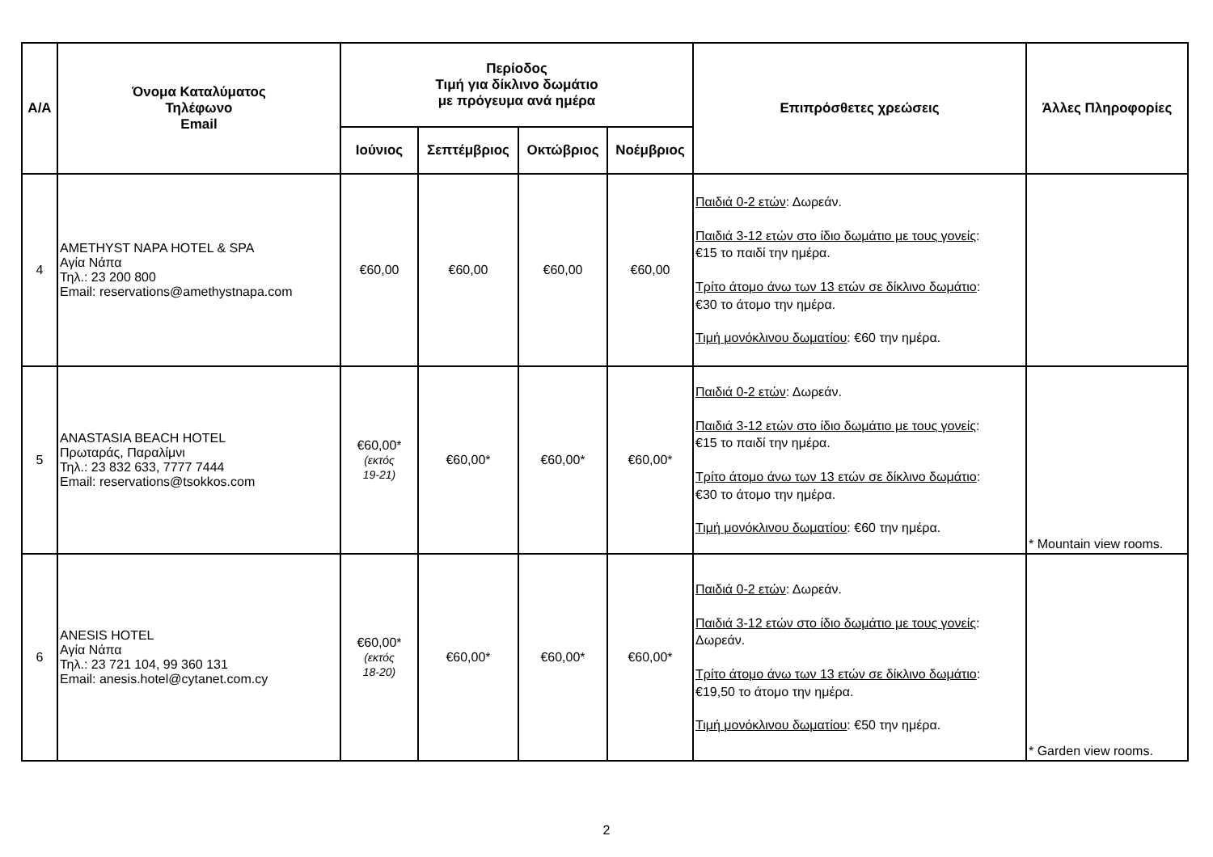| Α/Α | Όνομα Καταλύματος Τηλέφωνο Email | Περίοδος Τιμή για δίκλινο δωμάτιο με πρόγευμα ανά ημέρα | | | | Επιπρόσθετες χρεώσεις | Άλλες Πληροφορίες |
| --- | --- | --- | --- | --- | --- | --- | --- |
| | | Ιούνιος | Σεπτέμβριος | Οκτώβριος | Νοέμβριος | | |
| 4 | AMETHYST NAPA HOTEL & SPA Αγία Νάπα Τηλ.: 23 200 800 Email: reservations@amethystnapa.com | €60,00 | €60,00 | €60,00 | €60,00 | Παιδιά 0-2 ετών : Δωρεάν. Παιδιά 3-12 ετών στο ίδιο δωμάτιο με τους γονείς : €15 το παιδί την ημέρα. Τρίτο άτομο άνω των 13 ετών σε δίκλινο δωμάτιο : €30 το άτομο την ημέρα. Τιμή μονόκλινου δωματίου : €60 την ημέρα. | |
| 5 | ANASTASIA BEACH HOTEL Πρωταράς, Παραλίμνι Τηλ.: 23 832 633, 7777 7444 Email: reservations@tsokkos.com | €60,00* (εκτός 19-21) | €60,00* | €60,00* | €60,00* | Παιδιά 0-2 ετών : Δωρεάν. Παιδιά 3-12 ετών στο ίδιο δωμάτιο με τους γονείς : €15 το παιδί την ημέρα. Τρίτο άτομο άνω των 13 ετών σε δίκλινο δωμάτιο : €30 το άτομο την ημέρα. Τιμή μονόκλινου δωματίου : €60 την ημέρα. | * Mountain view rooms. |
| 6 | ANESIS HOTEL Αγία Νάπα Τηλ.: 23 721 104, 99 360 131 Email: anesis.hotel@cytanet.com.cy | €60,00* (εκτός 18-20) | €60,00* | €60,00* | €60,00* | Παιδιά 0-2 ετών : Δωρεάν. Παιδιά 3-12 ετών στο ίδιο δωμάτιο με τους γονείς : Δωρεάν. Τρίτο άτομο άνω των 13 ετών σε δίκλινο δωμάτιο : €19,50 το άτομο την ημέρα. Τιμή μονόκλινου δωματίου : €50 την ημέρα. | * Garden view rooms. |
2